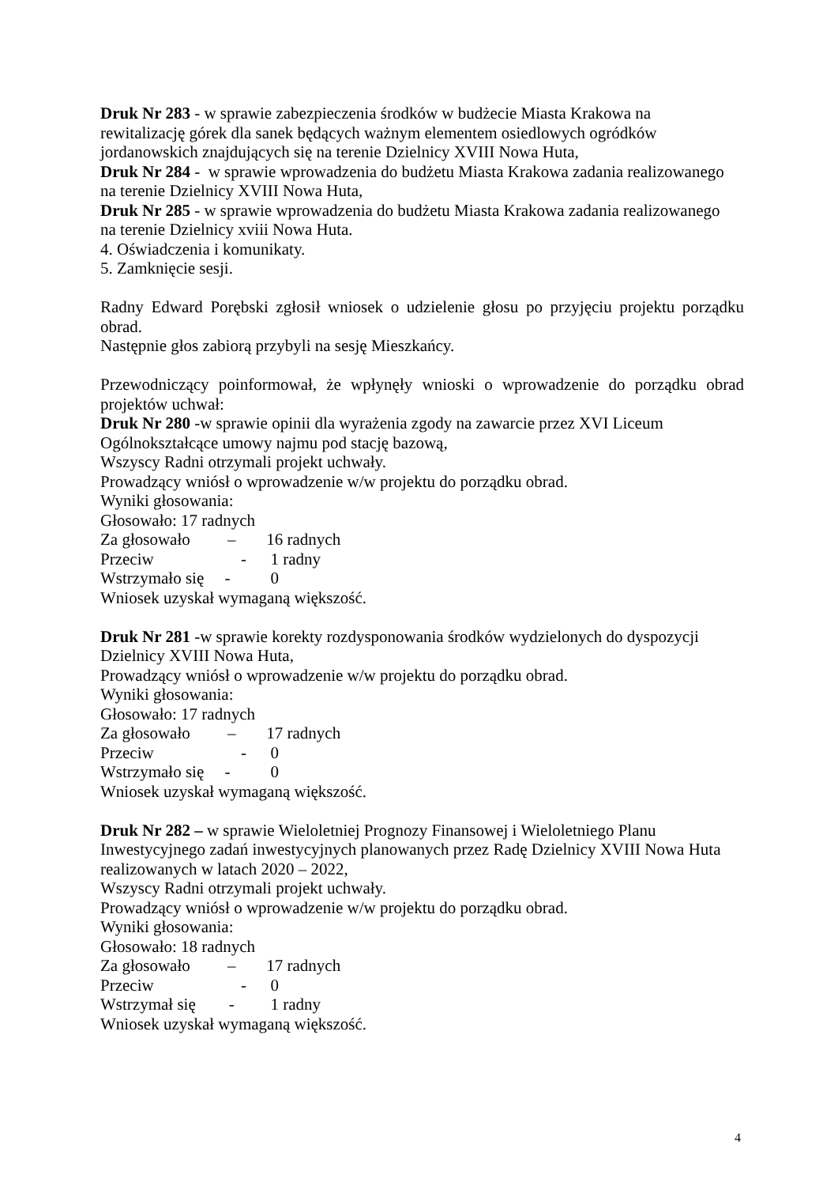Druk Nr 283 - w sprawie zabezpieczenia środków w budżecie Miasta Krakowa na
rewitalizację górek dla sanek będących ważnym elementem osiedlowych ogródków
jordanowskich znajdujących się na terenie Dzielnicy XVIII Nowa Huta,
Druk Nr 284 - w sprawie wprowadzenia do budżetu Miasta Krakowa zadania realizowanego
na terenie Dzielnicy XVIII Nowa Huta,
Druk Nr 285 - w sprawie wprowadzenia do budżetu Miasta Krakowa zadania realizowanego
na terenie Dzielnicy xviii Nowa Huta.
4. Oświadczenia i komunikaty.
5. Zamknięcie sesji.
Radny Edward Porębski zgłosił wniosek o udzielenie głosu po przyjęciu projektu porządku obrad.
Następnie głos zabiorą przybyli na sesję Mieszkańcy.
Przewodniczący poinformował, że wpłynęły wnioski o wprowadzenie do porządku obrad projektów uchwał:
Druk Nr 280 -w sprawie opinii dla wyrażenia zgody na zawarcie przez XVI Liceum
Ogólnokształcące umowy najmu pod stację bazową,
Wszyscy Radni otrzymali projekt uchwały.
Prowadzący wniósł o wprowadzenie w/w projektu do porządku obrad.
Wyniki głosowania:
Głosowało: 17 radnych
Za głosowało – 16 radnych
Przeciw - 1 radny
Wstrzymało się - 0
Wniosek uzyskał wymaganą większość.
Druk Nr 281 -w sprawie korekty rozdysponowania środków wydzielonych do dyspozycji
Dzielnicy XVIII Nowa Huta,
Prowadzący wniósł o wprowadzenie w/w projektu do porządku obrad.
Wyniki głosowania:
Głosowało: 17 radnych
Za głosowało – 17 radnych
Przeciw - 0
Wstrzymało się - 0
Wniosek uzyskał wymaganą większość.
Druk Nr 282 – w sprawie Wieloletniej Prognozy Finansowej i Wieloletniego Planu
Inwestycyjnego zadań inwestycyjnych planowanych przez Radę Dzielnicy XVIII Nowa Huta
realizowanych w latach 2020 – 2022,
Wszyscy Radni otrzymali projekt uchwały.
Prowadzący wniósł o wprowadzenie w/w projektu do porządku obrad.
Wyniki głosowania:
Głosowało: 18 radnych
Za głosowało – 17 radnych
Przeciw - 0
Wstrzymał się - 1 radny
Wniosek uzyskał wymaganą większość.
4